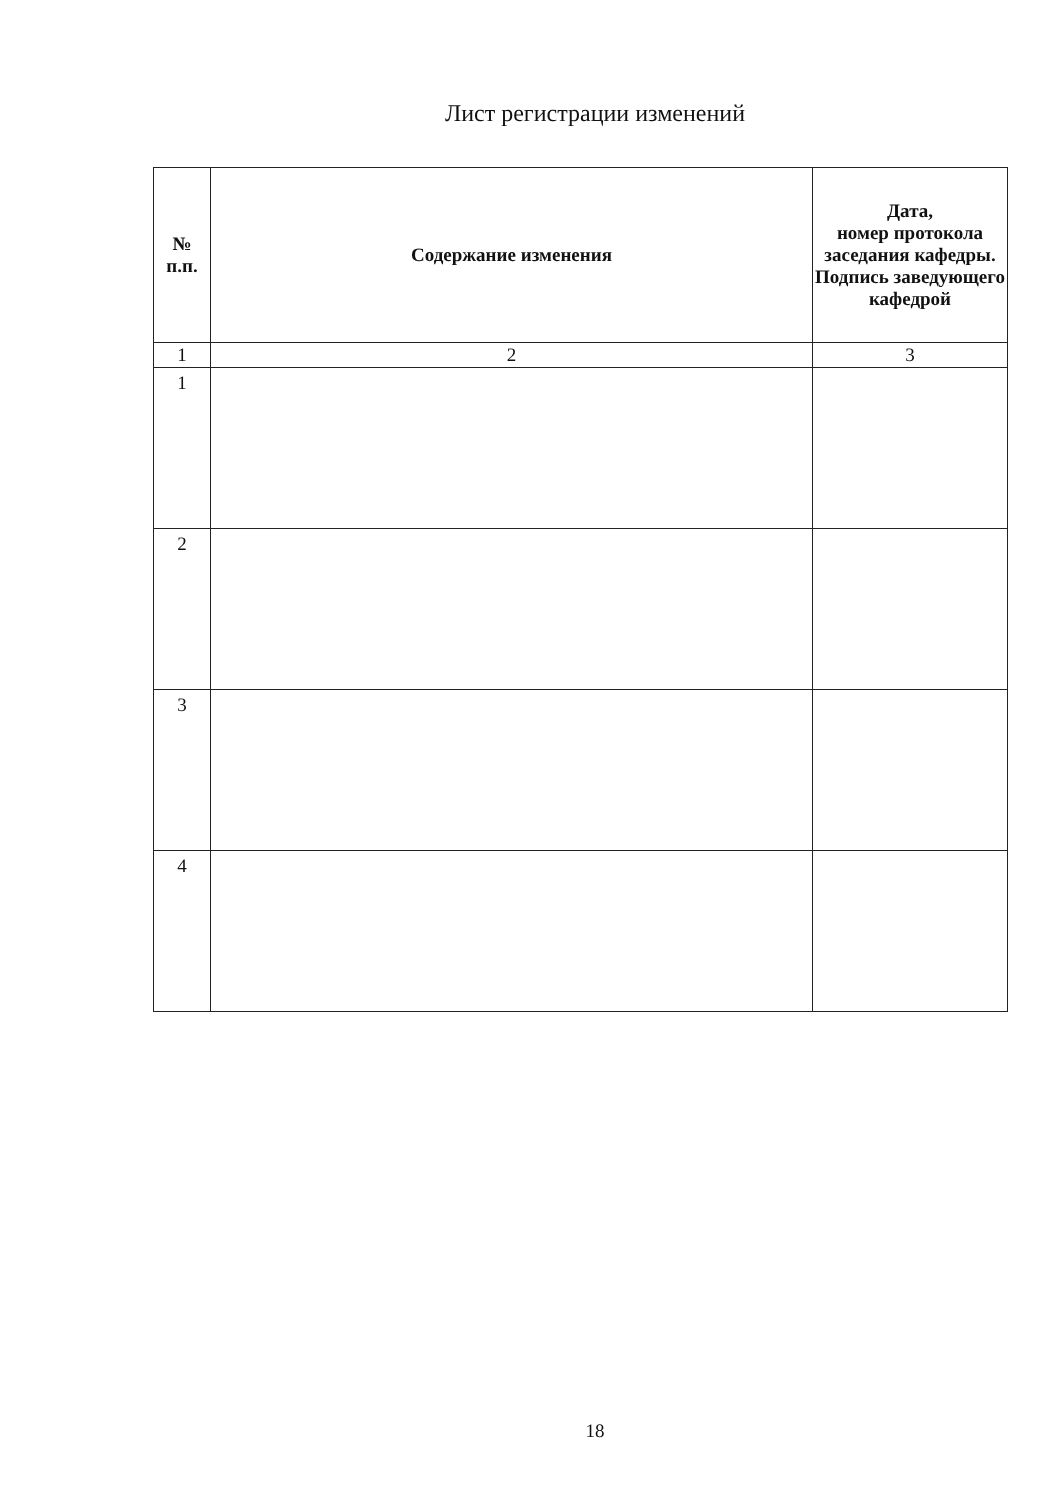Лист регистрации изменений
| № п.п. | Содержание изменения | Дата, номер протокола заседания кафедры. Подпись заведующего кафедрой |
| --- | --- | --- |
| 1 | 2 | 3 |
| 1 | | |
| 2 | | |
| 3 | | |
| 4 | | |
18